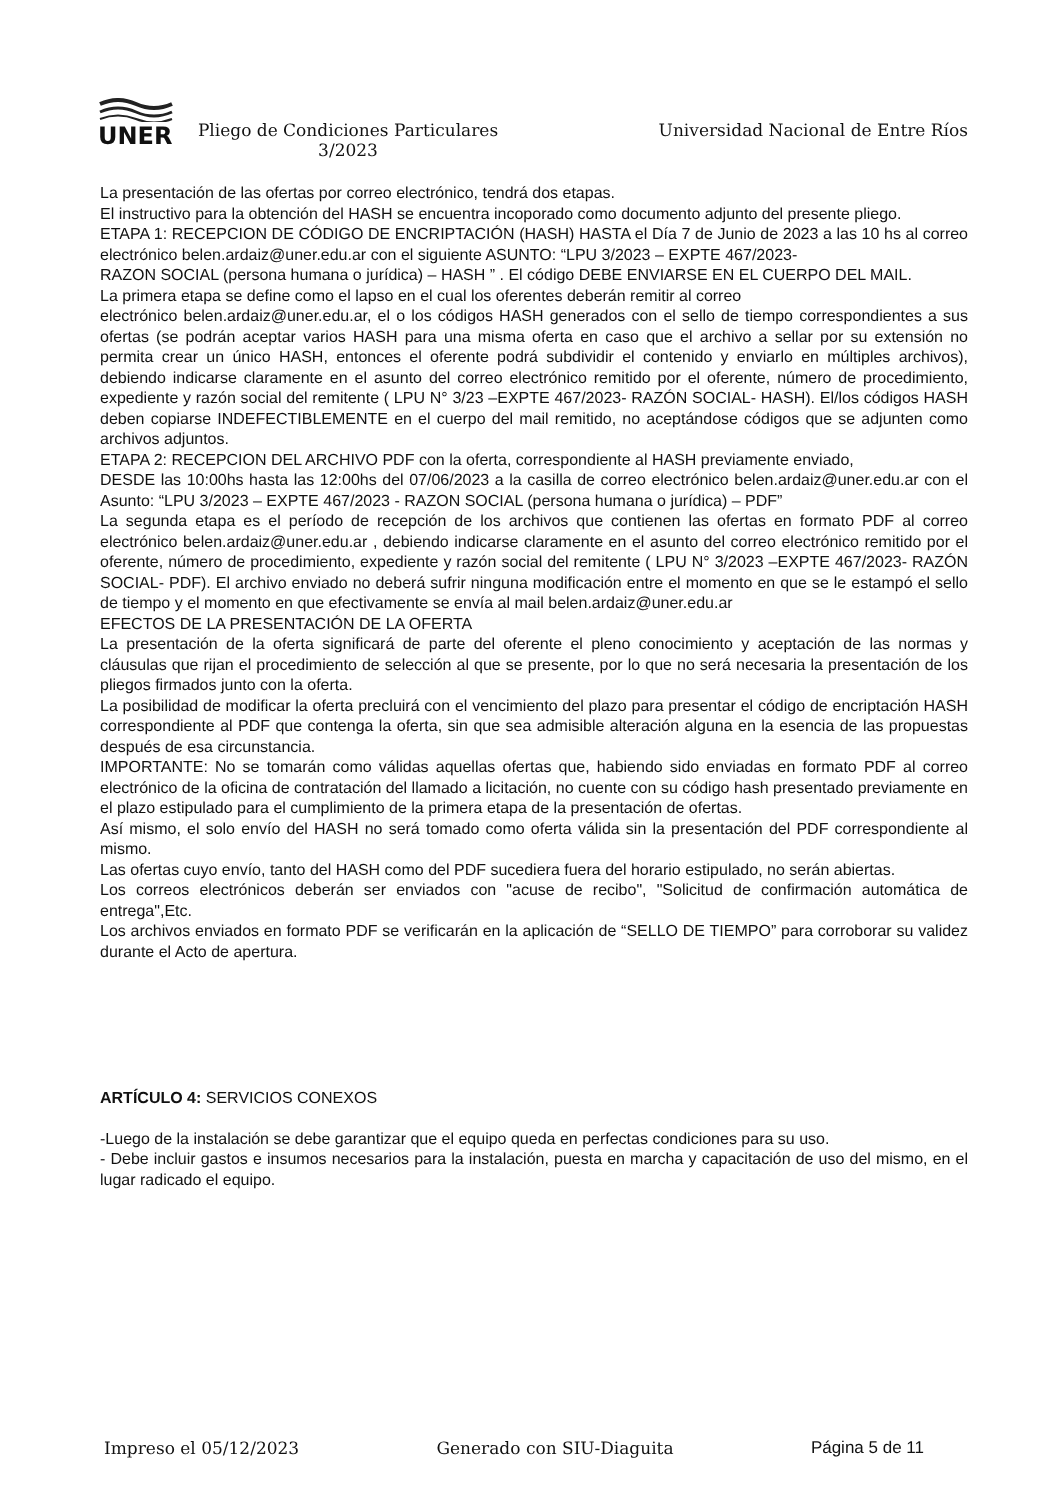UNER
Pliego de Condiciones Particulares
3/2023
Universidad Nacional de Entre Ríos
La presentación de las ofertas por correo electrónico, tendrá dos etapas.
El instructivo para la obtención del HASH se encuentra incoporado como documento adjunto del presente pliego.
ETAPA 1: RECEPCION DE CÓDIGO DE ENCRIPTACIÓN (HASH) HASTA el Día 7 de Junio de 2023 a las 10 hs al correo electrónico belen.ardaiz@uner.edu.ar con el siguiente ASUNTO: “LPU 3/2023 – EXPTE 467/2023-
RAZON SOCIAL (persona humana o jurídica) – HASH ” . El código DEBE ENVIARSE EN EL CUERPO DEL MAIL.
La primera etapa se define como el lapso en el cual los oferentes deberán remitir al correo
electrónico belen.ardaiz@uner.edu.ar, el o los códigos HASH generados con el sello de tiempo correspondientes a sus ofertas (se podrán aceptar varios HASH para una misma oferta en caso que el archivo a sellar por su extensión no permita crear un único HASH, entonces el oferente podrá subdividir el contenido y enviarlo en múltiples archivos), debiendo indicarse claramente en el asunto del correo electrónico remitido por el oferente, número de procedimiento, expediente y razón social del remitente ( LPU N° 3/23 –EXPTE 467/2023- RAZÓN SOCIAL- HASH). El/los códigos HASH deben copiarse INDEFECTIBLEMENTE en el cuerpo del mail remitido, no aceptándose códigos que se adjunten como archivos adjuntos.
ETAPA 2: RECEPCION DEL ARCHIVO PDF con la oferta, correspondiente al HASH previamente enviado,
DESDE las 10:00hs hasta las 12:00hs del 07/06/2023 a la casilla de correo electrónico belen.ardaiz@uner.edu.ar con el Asunto: “LPU 3/2023 – EXPTE 467/2023 - RAZON SOCIAL (persona humana o jurídica) – PDF”
La segunda etapa es el período de recepción de los archivos que contienen las ofertas en formato PDF al correo electrónico belen.ardaiz@uner.edu.ar , debiendo indicarse claramente en el asunto del correo electrónico remitido por el oferente, número de procedimiento, expediente y razón social del remitente ( LPU N° 3/2023 –EXPTE 467/2023- RAZÓN SOCIAL- PDF). El archivo enviado no deberá sufrir ninguna modificación entre el momento en que se le estampó el sello de tiempo y el momento en que efectivamente se envía al mail belen.ardaiz@uner.edu.ar
EFECTOS DE LA PRESENTACIÓN DE LA OFERTA
La presentación de la oferta significará de parte del oferente el pleno conocimiento y aceptación de las normas y cláusulas que rijan el procedimiento de selección al que se presente, por lo que no será necesaria la presentación de los pliegos firmados junto con la oferta.
La posibilidad de modificar la oferta precluirá con el vencimiento del plazo para presentar el código de encriptación HASH correspondiente al PDF que contenga la oferta, sin que sea admisible alteración alguna en la esencia de las propuestas después de esa circunstancia.
IMPORTANTE: No se tomarán como válidas aquellas ofertas que, habiendo sido enviadas en formato PDF al correo electrónico de la oficina de contratación del llamado a licitación, no cuente con su código hash presentado previamente en el plazo estipulado para el cumplimiento de la primera etapa de la presentación de ofertas.
Así mismo, el solo envío del HASH no será tomado como oferta válida sin la presentación del PDF correspondiente al mismo.
Las ofertas cuyo envío, tanto del HASH como del PDF sucediera fuera del horario estipulado, no serán abiertas.
Los correos electrónicos deberán ser enviados con "acuse de recibo", "Solicitud de confirmación automática de entrega",Etc.
Los archivos enviados en formato PDF se verificarán en la aplicación de “SELLO DE TIEMPO” para corroborar su validez durante el Acto de apertura.
ARTÍCULO 4: SERVICIOS CONEXOS
-Luego de la instalación se debe garantizar que el equipo queda en perfectas condiciones para su uso.
- Debe incluir gastos e insumos necesarios para la instalación, puesta en marcha y capacitación de uso del mismo, en el lugar radicado el equipo.
Impreso el 05/12/2023 Generado con SIU-Diaguita Página 5 de 11